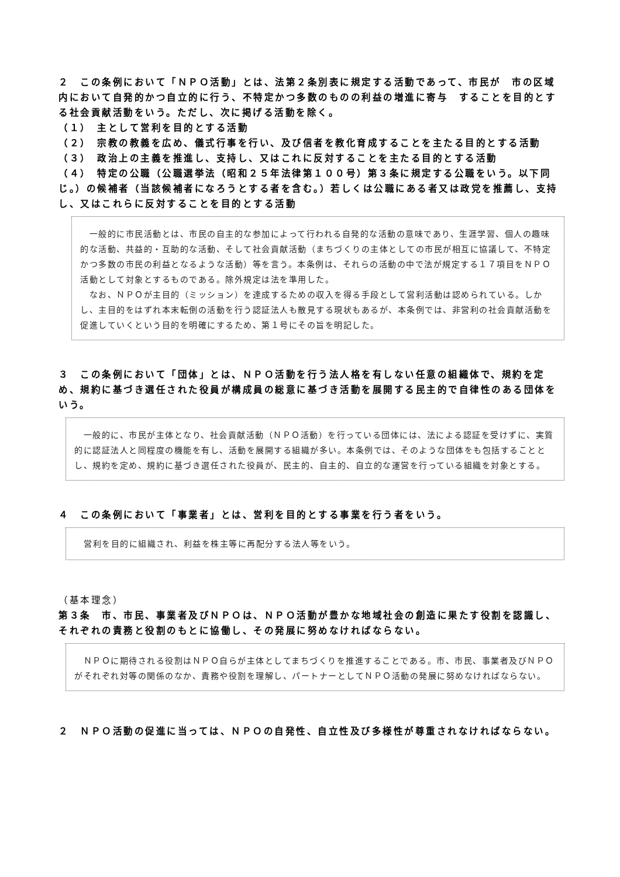２　この条例において「ＮＰＯ活動」とは、法第２条別表に規定する活動であって、市民が　市の区域内において自発的かつ自立的に行う、不特定かつ多数のものの利益の増進に寄与　することを目的とする社会貢献活動をいう。ただし、次に掲げる活動を除く。
（１）　主として営利を目的とする活動
（２）　宗教の教義を広め、儀式行事を行い、及び信者を教化育成することを主たる目的とする活動
（３）　政治上の主義を推進し、支持し、又はこれに反対することを主たる目的とする活動
（４）　特定の公職（公職選挙法（昭和２５年法律第１００号）第３条に規定する公職をいう。以下同じ。）の候補者（当該候補者になろうとする者を含む。）若しくは公職にある者又は政党を推薦し、支持し、又はこれらに反対することを目的とする活動
　一般的に市民活動とは、市民の自主的な参加によって行われる自発的な活動の意味であり、生涯学習、個人の趣味的な活動、共益的・互助的な活動、そして社会貢献活動（まちづくりの主体としての市民が相互に協議して、不特定かつ多数の市民の利益となるような活動）等を言う。本条例は、それらの活動の中で法が規定する１７項目をＮＰＯ活動として対象とするものである。除外規定は法を準用した。
　なお、ＮＰＯが主目的（ミッション）を達成するための収入を得る手段として営利活動は認められている。しかし、主目的をはずれ本末転倒の活動を行う認証法人も散見する現状もあるが、本条例では、非営利の社会貢献活動を促進していくという目的を明確にするため、第１号にその旨を明記した。
３　この条例において「団体」とは、ＮＰＯ活動を行う法人格を有しない任意の組織体で、規約を定め、規約に基づき選任された役員が構成員の総意に基づき活動を展開する民主的で自律性のある団体をいう。
　一般的に、市民が主体となり、社会貢献活動（ＮＰＯ活動）を行っている団体には、法による認証を受けずに、実質的に認証法人と同程度の機能を有し、活動を展開する組織が多い。本条例では、そのような団体をも包括することとし、規約を定め、規約に基づき選任された役員が、民主的、自主的、自立的な運営を行っている組織を対象とする。
４　この条例において「事業者」とは、営利を目的とする事業を行う者をいう。
営利を目的に組織され、利益を株主等に再配分する法人等をいう。
（基本理念）
第３条　市、市民、事業者及びＮＰＯは、ＮＰＯ活動が豊かな地域社会の創造に果たす役割を認識し、それぞれの責務と役割のもとに協働し、その発展に努めなければならない。
　ＮＰＯに期待される役割はＮＰＯ自らが主体としてまちづくりを推進することである。市、市民、事業者及びＮＰＯがそれぞれ対等の関係のなか、責務や役割を理解し、パートナーとしてＮＰＯ活動の発展に努めなければならない。
２　ＮＰＯ活動の促進に当っては、ＮＰＯの自発性、自立性及び多様性が尊重されなければならない。